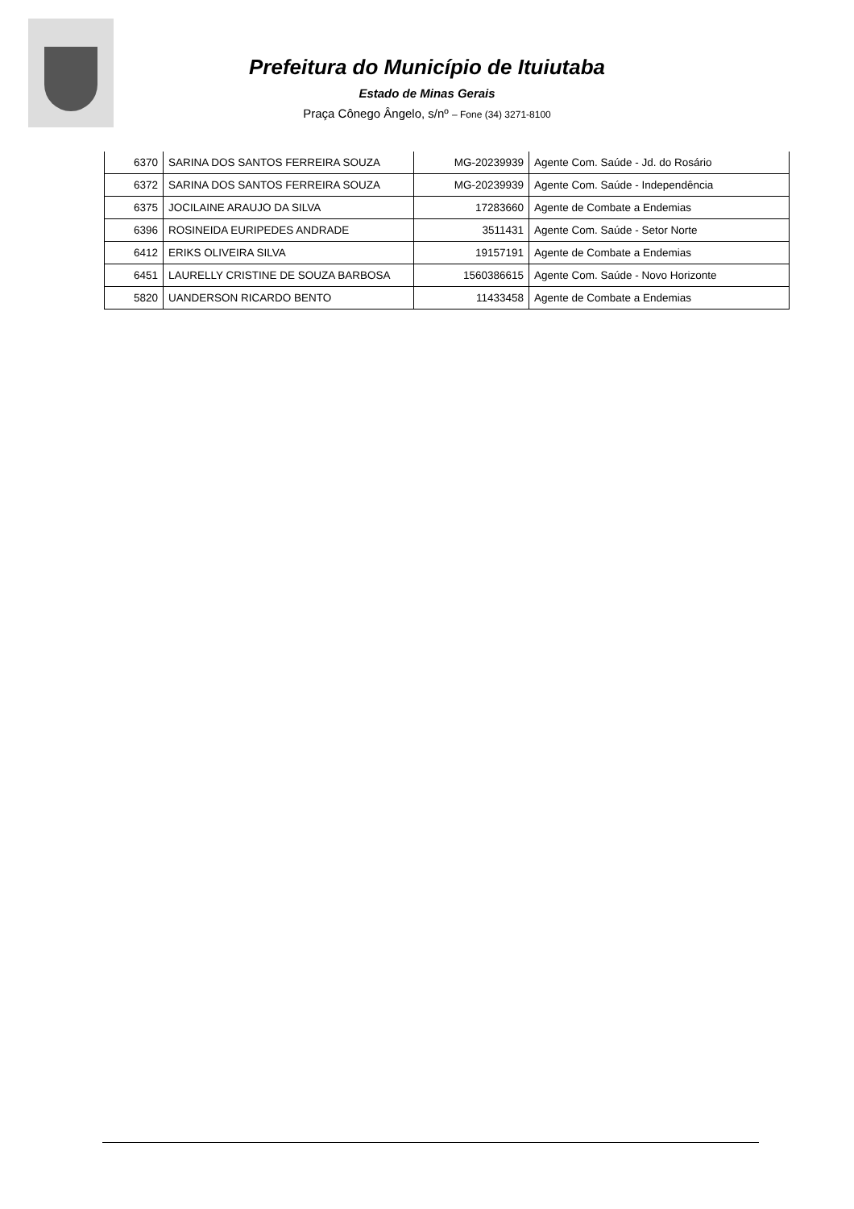Prefeitura do Município de Ituiutaba
Estado de Minas Gerais
Praça Cônego Ângelo, s/nº – Fone (34) 3271-8100
| 6370 | SARINA DOS SANTOS FERREIRA SOUZA | MG-20239939 | Agente Com. Saúde - Jd. do Rosário |
| 6372 | SARINA DOS SANTOS FERREIRA SOUZA | MG-20239939 | Agente Com. Saúde - Independência |
| 6375 | JOCILAINE ARAUJO DA SILVA | 17283660 | Agente de Combate a Endemias |
| 6396 | ROSINEIDA EURIPEDES ANDRADE | 3511431 | Agente Com. Saúde - Setor Norte |
| 6412 | ERIKS OLIVEIRA SILVA | 19157191 | Agente de Combate a Endemias |
| 6451 | LAURELLY CRISTINE DE SOUZA BARBOSA | 1560386615 | Agente Com. Saúde - Novo Horizonte |
| 5820 | UANDERSON RICARDO BENTO | 11433458 | Agente de Combate a Endemias |